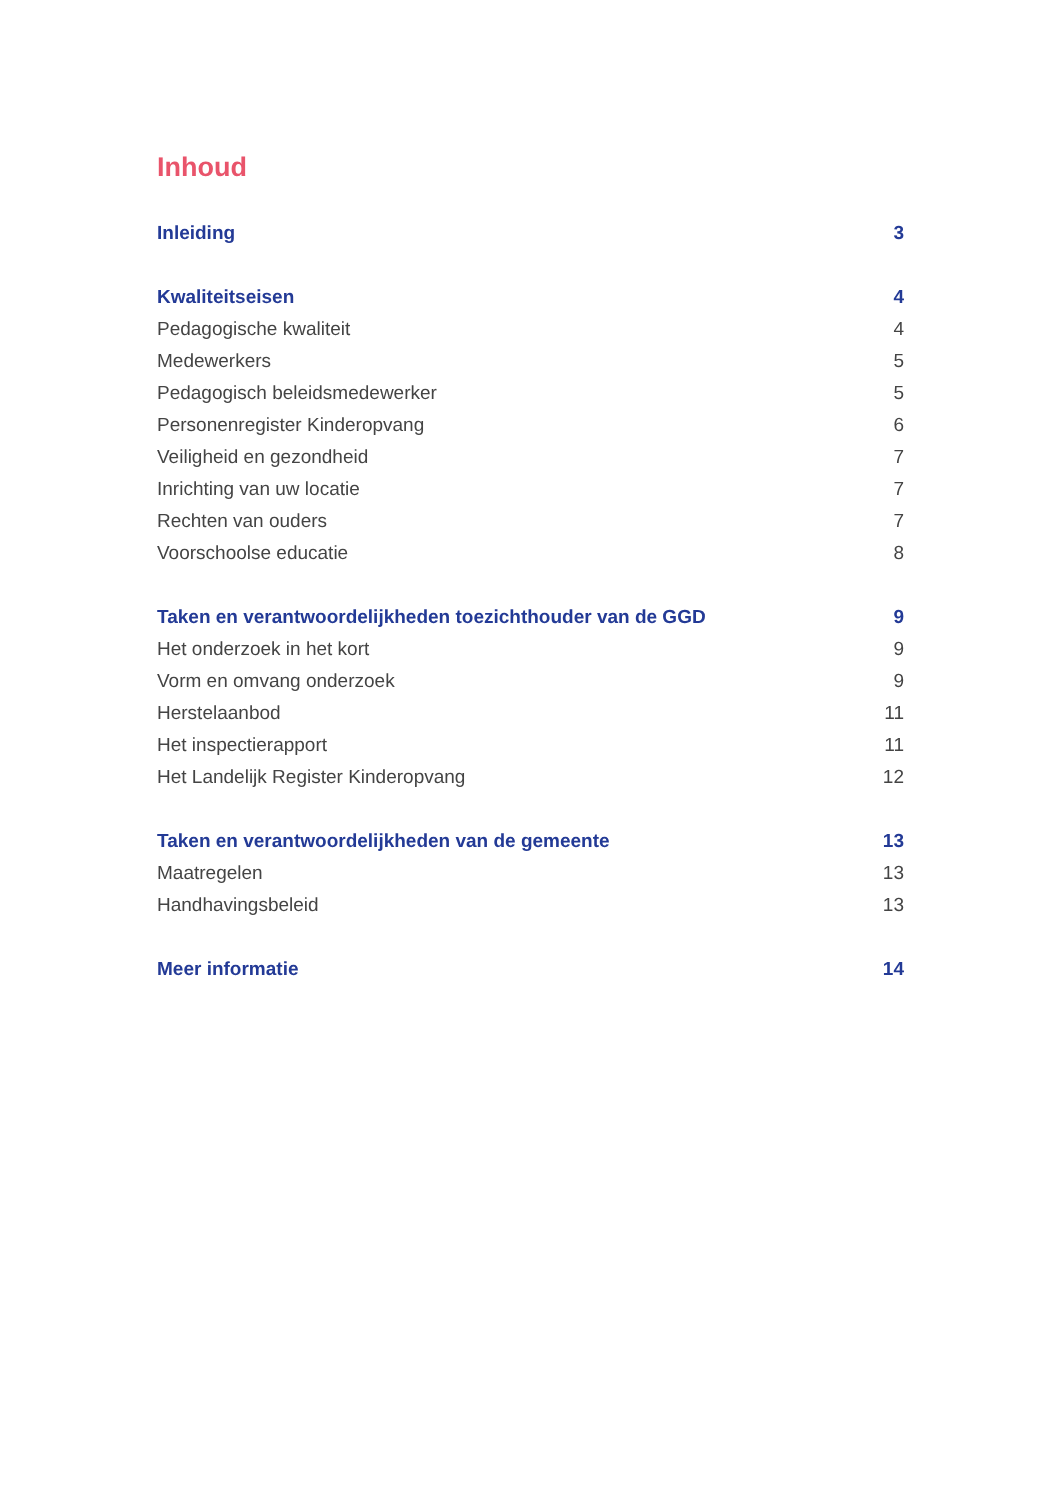Inhoud
Inleiding 3
Kwaliteitseisen 4
Pedagogische kwaliteit 4
Medewerkers 5
Pedagogisch beleidsmedewerker 5
Personenregister Kinderopvang 6
Veiligheid en gezondheid 7
Inrichting van uw locatie 7
Rechten van ouders 7
Voorschoolse educatie 8
Taken en verantwoordelijkheden toezichthouder van de GGD 9
Het onderzoek in het kort 9
Vorm en omvang onderzoek 9
Herstelaanbod 11
Het inspectierapport 11
Het Landelijk Register Kinderopvang 12
Taken en verantwoordelijkheden van de gemeente 13
Maatregelen 13
Handhavingsbeleid 13
Meer informatie 14